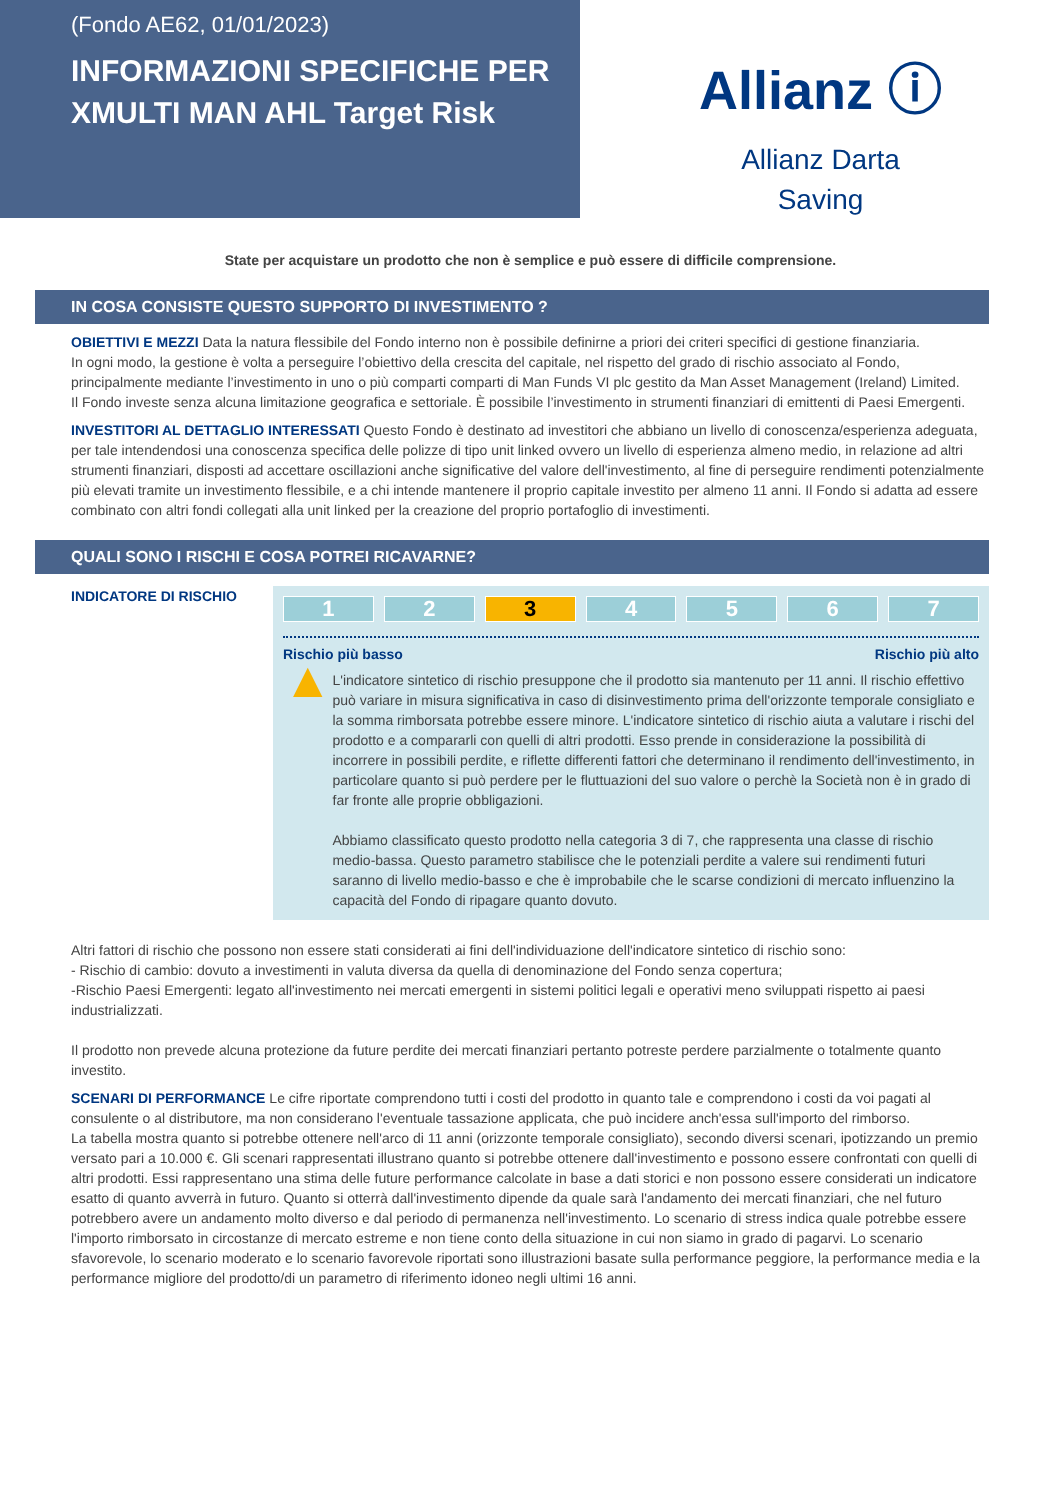(Fondo AE62, 01/01/2023)
INFORMAZIONI SPECIFICHE PER XMULTI MAN AHL Target Risk
Allianz ⓘ
Allianz Darta
Saving
State per acquistare un prodotto che non è semplice e può essere di difficile comprensione.
IN COSA CONSISTE QUESTO SUPPORTO DI INVESTIMENTO ?
OBIETTIVI E MEZZI Data la natura flessibile del Fondo interno non è possibile definirne a priori dei criteri specifici di gestione finanziaria.
In ogni modo, la gestione è volta a perseguire l’obiettivo della crescita del capitale, nel rispetto del grado di rischio associato al Fondo, principalmente mediante l’investimento in uno o più comparti comparti di Man Funds VI plc gestito da Man Asset Management (Ireland) Limited.
Il Fondo investe senza alcuna limitazione geografica e settoriale. È possibile l’investimento in strumenti finanziari di emittenti di Paesi Emergenti.
INVESTITORI AL DETTAGLIO INTERESSATI Questo Fondo è destinato ad investitori che abbiano un livello di conoscenza/esperienza adeguata, per tale intendendosi una conoscenza specifica delle polizze di tipo unit linked ovvero un livello di esperienza almeno medio, in relazione ad altri strumenti finanziari, disposti ad accettare oscillazioni anche significative del valore dell'investimento, al fine di perseguire rendimenti potenzialmente più elevati tramite un investimento flessibile, e a chi intende mantenere il proprio capitale investito per almeno 11 anni. Il Fondo si adatta ad essere combinato con altri fondi collegati alla unit linked per la creazione del proprio portafoglio di investimenti.
QUALI SONO I RISCHI E COSA POTREI RICAVARNE?
INDICATORE DI RISCHIO
1 2 3 4 5 6 7
Rischio più basso Rischio più alto
▲
L'indicatore sintetico di rischio presuppone che il prodotto sia mantenuto per 11 anni. Il rischio effettivo può variare in misura significativa in caso di disinvestimento prima dell'orizzonte temporale consigliato e la somma rimborsata potrebbe essere minore. L'indicatore sintetico di rischio aiuta a valutare i rischi del prodotto e a compararli con quelli di altri prodotti. Esso prende in considerazione la possibilità di incorrere in possibili perdite, e riflette differenti fattori che determinano il rendimento dell'investimento, in particolare quanto si può perdere per le fluttuazioni del suo valore o perchè la Società non è in grado di far fronte alle proprie obbligazioni.
Abbiamo classificato questo prodotto nella categoria 3 di 7, che rappresenta una classe di rischio medio-bassa. Questo parametro stabilisce che le potenziali perdite a valere sui rendimenti futuri saranno di livello medio-basso e che è improbabile che le scarse condizioni di mercato influenzino la capacità del Fondo di ripagare quanto dovuto.
Altri fattori di rischio che possono non essere stati considerati ai fini dell'individuazione dell'indicatore sintetico di rischio sono:
- Rischio di cambio: dovuto a investimenti in valuta diversa da quella di denominazione del Fondo senza copertura;
-Rischio Paesi Emergenti: legato all'investimento nei mercati emergenti in sistemi politici legali e operativi meno sviluppati rispetto ai paesi industrializzati.
Il prodotto non prevede alcuna protezione da future perdite dei mercati finanziari pertanto potreste perdere parzialmente o totalmente quanto investito.
SCENARI DI PERFORMANCE Le cifre riportate comprendono tutti i costi del prodotto in quanto tale e comprendono i costi da voi pagati al consulente o al distributore, ma non considerano l'eventuale tassazione applicata, che può incidere anch'essa sull'importo del rimborso.
La tabella mostra quanto si potrebbe ottenere nell'arco di 11 anni (orizzonte temporale consigliato), secondo diversi scenari, ipotizzando un premio versato pari a 10.000 €. Gli scenari rappresentati illustrano quanto si potrebbe ottenere dall'investimento e possono essere confrontati con quelli di altri prodotti. Essi rappresentano una stima delle future performance calcolate in base a dati storici e non possono essere considerati un indicatore esatto di quanto avverrà in futuro. Quanto si otterrà dall'investimento dipende da quale sarà l'andamento dei mercati finanziari, che nel futuro potrebbero avere un andamento molto diverso e dal periodo di permanenza nell'investimento. Lo scenario di stress indica quale potrebbe essere l'importo rimborsato in circostanze di mercato estreme e non tiene conto della situazione in cui non siamo in grado di pagarvi. Lo scenario sfavorevole, lo scenario moderato e lo scenario favorevole riportati sono illustrazioni basate sulla performance peggiore, la performance media e la performance migliore del prodotto/di un parametro di riferimento idoneo negli ultimi 16 anni.